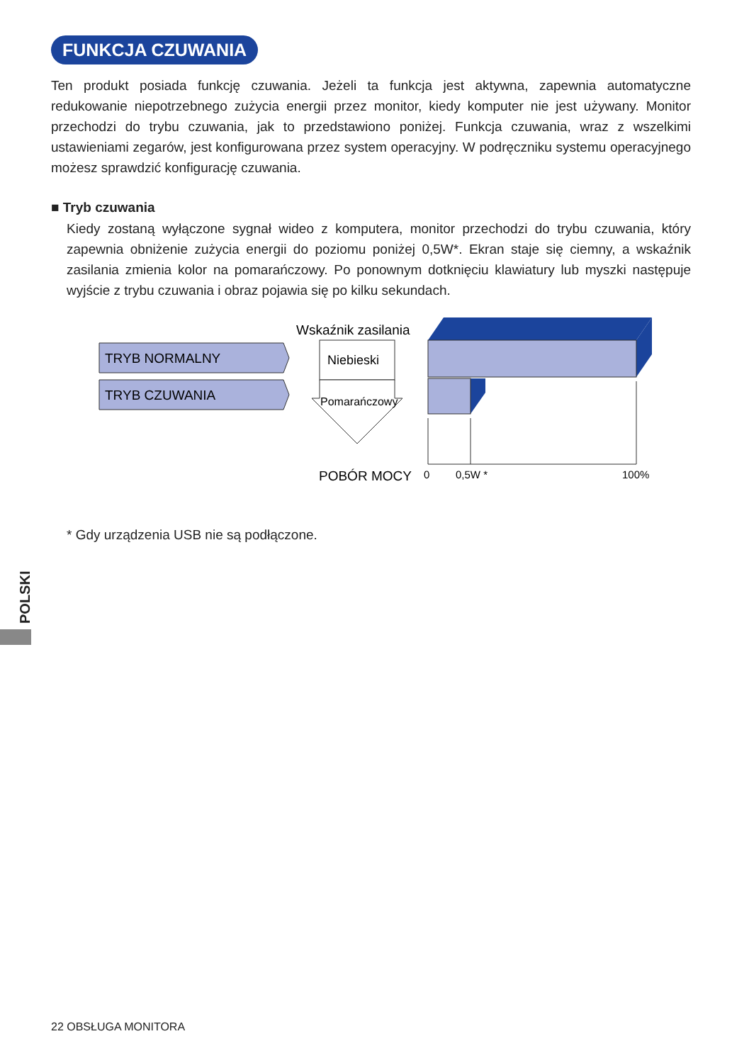FUNKCJA CZUWANIA
Ten produkt posiada funkcję czuwania. Jeżeli ta funkcja jest aktywna, zapewnia automatyczne redukowanie niepotrzebnego zużycia energii przez monitor, kiedy komputer nie jest używany. Monitor przechodzi do trybu czuwania, jak to przedstawiono poniżej. Funkcja czuwania, wraz z wszelkimi ustawieniami zegarów, jest konfigurowana przez system operacyjny. W podręczniku systemu operacyjnego możesz sprawdzić konfigurację czuwania.
■ Tryb czuwania
Kiedy zostaną wyłączone sygnał wideo z komputera, monitor przechodzi do trybu czuwania, który zapewnia obniżenie zużycia energii do poziomu poniżej 0,5W*. Ekran staje się ciemny, a wskaźnik zasilania zmienia kolor na pomarańczowy. Po ponownym dotknięciu klawiatury lub myszki następuje wyjście z trybu czuwania i obraz pojawia się po kilku sekundach.
TRYB NORMALNY
TRYB CZUWANIA
Wskaźnik zasilania
Niebieski
Pomarańczowy
POBÓR MOCY
0
0,5W *
100%
* Gdy urządzenia USB nie są podłączone.
POLSKI
22 OBSŁUGA MONITORA